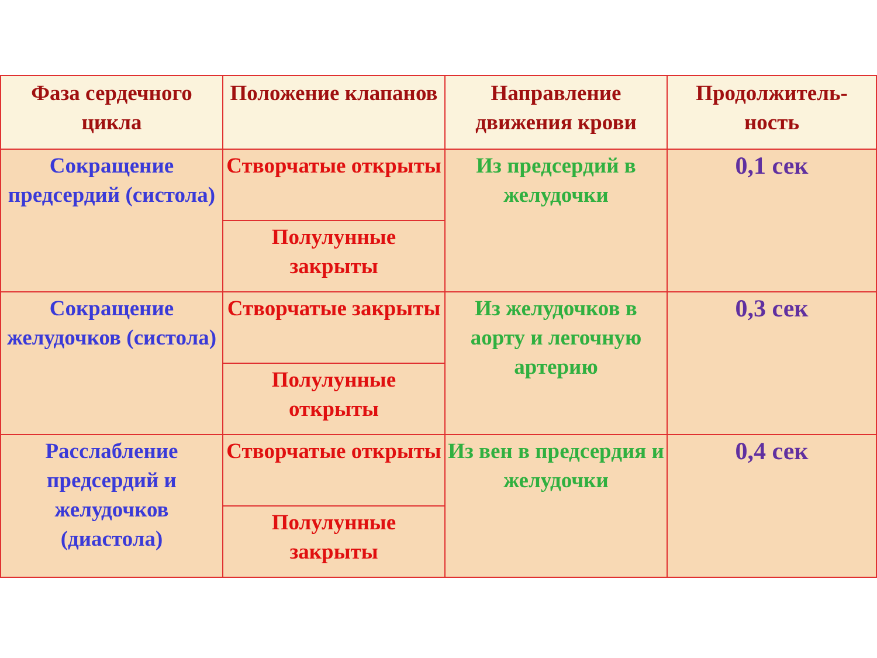| Фаза сердечного цикла | Положение клапанов | Направление движения крови | Продолжитель-ность |
| --- | --- | --- | --- |
| Сокращение предсердий (систола) | Створчатые открыты | Из предсердий в желудочки | 0,1 сек |
| | Полулунные закрыты | | |
| Сокращение желудочков (систола) | Створчатые закрыты | Из желудочков в аорту и легочную артерию | 0,3 сек |
| | Полулунные открыты | | |
| Расслабление предсердий и желудочков (диастола) | Створчатые открыты | Из вен в предсердия и желудочки | 0,4 сек |
| | Полулунные закрыты | | |